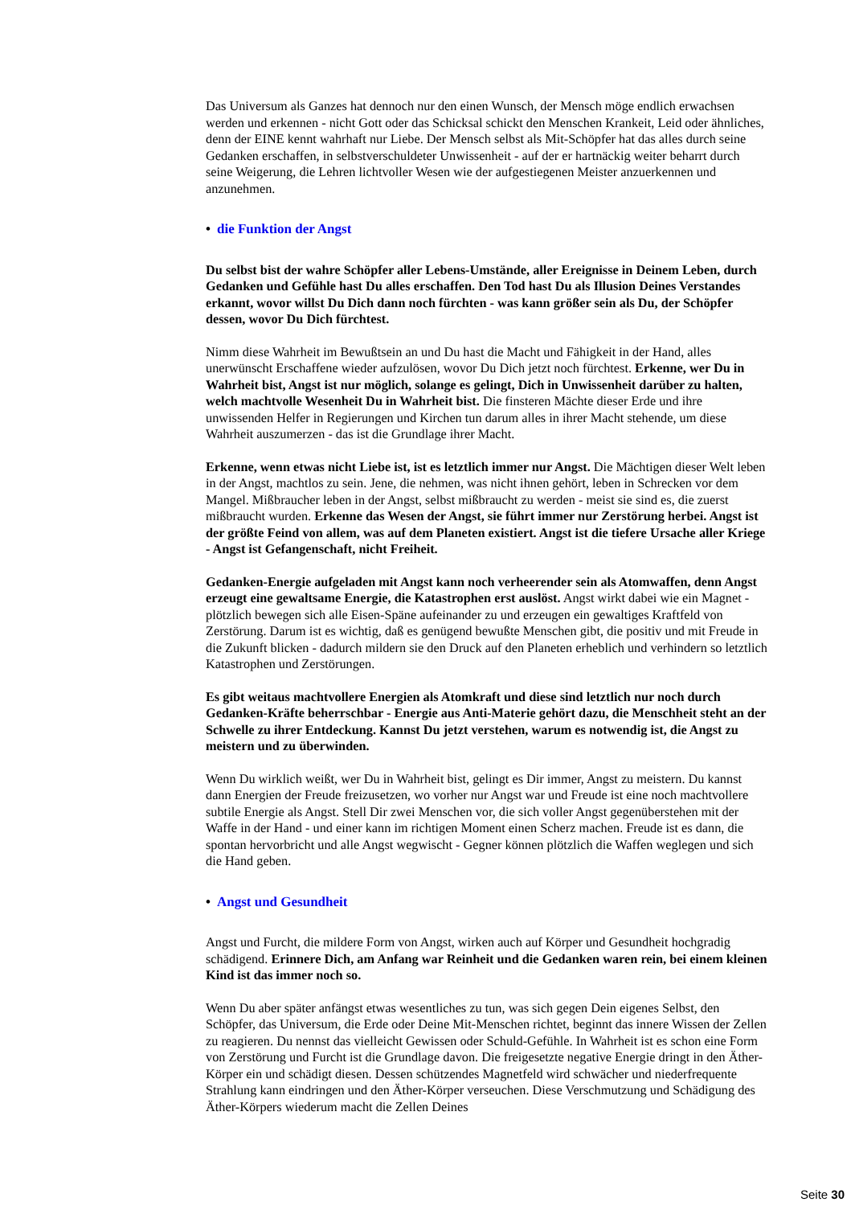Das Universum als Ganzes hat dennoch nur den einen Wunsch, der Mensch möge endlich erwachsen werden und erkennen - nicht Gott oder das Schicksal schickt den Menschen Krankeit, Leid oder ähnliches, denn der EINE kennt wahrhaft nur Liebe. Der Mensch selbst als Mit-Schöpfer hat das alles durch seine Gedanken erschaffen, in selbstverschuldeter Unwissenheit - auf der er hartnäckig weiter beharrt durch seine Weigerung, die Lehren lichtvoller Wesen wie der aufgestiegenen Meister anzuerkennen und anzunehmen.
• die Funktion der Angst
Du selbst bist der wahre Schöpfer aller Lebens-Umstände, aller Ereignisse in Deinem Leben, durch Gedanken und Gefühle hast Du alles erschaffen. Den Tod hast Du als Illusion Deines Verstandes erkannt, wovor willst Du Dich dann noch fürchten - was kann größer sein als Du, der Schöpfer dessen, wovor Du Dich fürchtest.
Nimm diese Wahrheit im Bewußtsein an und Du hast die Macht und Fähigkeit in der Hand, alles unerwünscht Erschaffene wieder aufzulösen, wovor Du Dich jetzt noch fürchtest. Erkenne, wer Du in Wahrheit bist, Angst ist nur möglich, solange es gelingt, Dich in Unwissenheit darüber zu halten, welch machtvolle Wesenheit Du in Wahrheit bist. Die finsteren Mächte dieser Erde und ihre unwissenden Helfer in Regierungen und Kirchen tun darum alles in ihrer Macht stehende, um diese Wahrheit auszumerzen - das ist die Grundlage ihrer Macht.
Erkenne, wenn etwas nicht Liebe ist, ist es letztlich immer nur Angst. Die Mächtigen dieser Welt leben in der Angst, machtlos zu sein. Jene, die nehmen, was nicht ihnen gehört, leben in Schrecken vor dem Mangel. Mißbraucher leben in der Angst, selbst mißbraucht zu werden - meist sie sind es, die zuerst mißbraucht wurden. Erkenne das Wesen der Angst, sie führt immer nur Zerstörung herbei. Angst ist der größte Feind von allem, was auf dem Planeten existiert. Angst ist die tiefere Ursache aller Kriege - Angst ist Gefangenschaft, nicht Freiheit.
Gedanken-Energie aufgeladen mit Angst kann noch verheerender sein als Atomwaffen, denn Angst erzeugt eine gewaltsame Energie, die Katastrophen erst auslöst. Angst wirkt dabei wie ein Magnet - plötzlich bewegen sich alle Eisen-Späne aufeinander zu und erzeugen ein gewaltiges Kraftfeld von Zerstörung. Darum ist es wichtig, daß es genügend bewußte Menschen gibt, die positiv und mit Freude in die Zukunft blicken - dadurch mildern sie den Druck auf den Planeten erheblich und verhindern so letztlich Katastrophen und Zerstörungen.
Es gibt weitaus machtvollere Energien als Atomkraft und diese sind letztlich nur noch durch Gedanken-Kräfte beherrschbar - Energie aus Anti-Materie gehört dazu, die Menschheit steht an der Schwelle zu ihrer Entdeckung. Kannst Du jetzt verstehen, warum es notwendig ist, die Angst zu meistern und zu überwinden.
Wenn Du wirklich weißt, wer Du in Wahrheit bist, gelingt es Dir immer, Angst zu meistern. Du kannst dann Energien der Freude freizusetzen, wo vorher nur Angst war und Freude ist eine noch machtvollere subtile Energie als Angst. Stell Dir zwei Menschen vor, die sich voller Angst gegenüberstehen mit der Waffe in der Hand - und einer kann im richtigen Moment einen Scherz machen. Freude ist es dann, die spontan hervorbricht und alle Angst wegwischt - Gegner können plötzlich die Waffen weglegen und sich die Hand geben.
• Angst und Gesundheit
Angst und Furcht, die mildere Form von Angst, wirken auch auf Körper und Gesundheit hochgradig schädigend. Erinnere Dich, am Anfang war Reinheit und die Gedanken waren rein, bei einem kleinen Kind ist das immer noch so.
Wenn Du aber später anfängst etwas wesentliches zu tun, was sich gegen Dein eigenes Selbst, den Schöpfer, das Universum, die Erde oder Deine Mit-Menschen richtet, beginnt das innere Wissen der Zellen zu reagieren. Du nennst das vielleicht Gewissen oder Schuld-Gefühle. In Wahrheit ist es schon eine Form von Zerstörung und Furcht ist die Grundlage davon. Die freigesetzte negative Energie dringt in den Äther-Körper ein und schädigt diesen. Dessen schützendes Magnetfeld wird schwächer und niederfrequente Strahlung kann eindringen und den Äther-Körper verseuchen. Diese Verschmutzung und Schädigung des Äther-Körpers wiederum macht die Zellen Deines
Seite 30